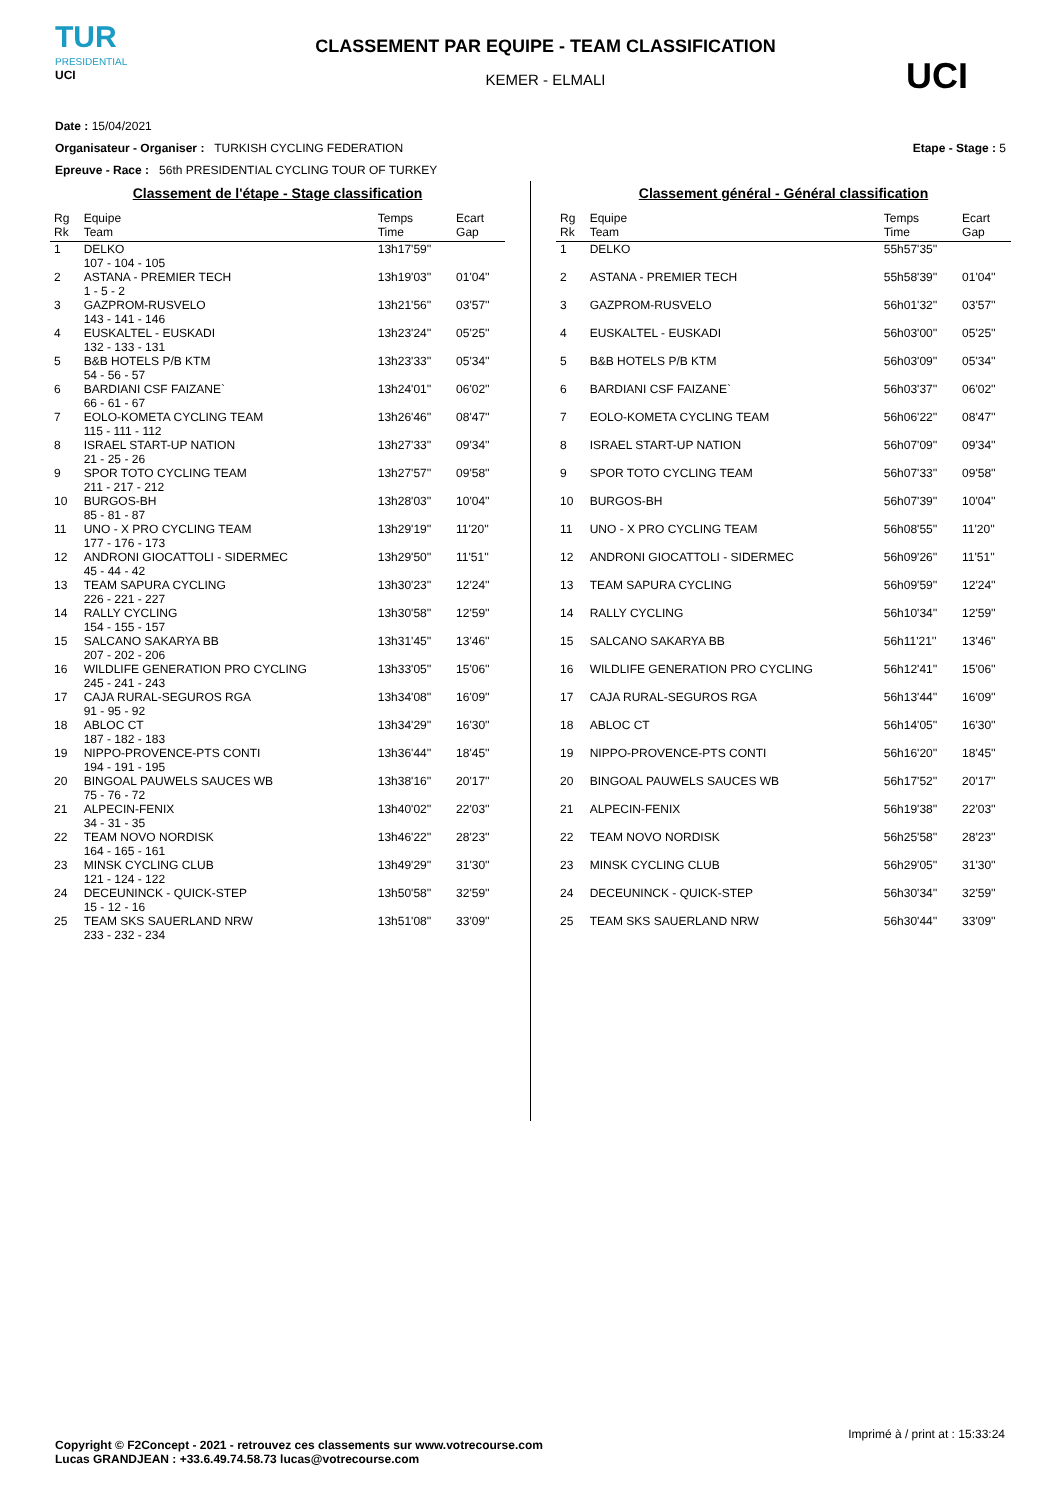TUR
PRESIDENTIAL
UCI
CLASSEMENT PAR EQUIPE - TEAM CLASSIFICATION
KEMER - ELMALI
UCI
Date : 15/04/2021
Organisateur - Organiser : TURKISH CYCLING FEDERATION Etape - Stage : 5
Epreuve - Race : 56th PRESIDENTIAL CYCLING TOUR OF TURKEY
Classement de l'étape - Stage classification
| Rg Rk | Equipe Team | Temps Time | Ecart Gap |
| --- | --- | --- | --- |
| 1 | DELKO 107 - 104 - 105 | 13h17'59'' | |
| 2 | ASTANA - PREMIER TECH 1 - 5 - 2 | 13h19'03'' | 01'04'' |
| 3 | GAZPROM-RUSVELO 143 - 141 - 146 | 13h21'56'' | 03'57'' |
| 4 | EUSKALTEL - EUSKADI 132 - 133 - 131 | 13h23'24'' | 05'25'' |
| 5 | B&B HOTELS P/B KTM 54 - 56 - 57 | 13h23'33'' | 05'34'' |
| 6 | BARDIANI CSF FAIZANE` 66 - 61 - 67 | 13h24'01'' | 06'02'' |
| 7 | EOLO-KOMETA CYCLING TEAM 115 - 111 - 112 | 13h26'46'' | 08'47'' |
| 8 | ISRAEL START-UP NATION 21 - 25 - 26 | 13h27'33'' | 09'34'' |
| 9 | SPOR TOTO CYCLING TEAM 211 - 217 - 212 | 13h27'57'' | 09'58'' |
| 10 | BURGOS-BH 85 - 81 - 87 | 13h28'03'' | 10'04'' |
| 11 | UNO - X PRO CYCLING TEAM 177 - 176 - 173 | 13h29'19'' | 11'20'' |
| 12 | ANDRONI GIOCATTOLI - SIDERMEC 45 - 44 - 42 | 13h29'50'' | 11'51'' |
| 13 | TEAM SAPURA CYCLING 226 - 221 - 227 | 13h30'23'' | 12'24'' |
| 14 | RALLY CYCLING 154 - 155 - 157 | 13h30'58'' | 12'59'' |
| 15 | SALCANO SAKARYA BB 207 - 202 - 206 | 13h31'45'' | 13'46'' |
| 16 | WILDLIFE GENERATION PRO CYCLING 245 - 241 - 243 | 13h33'05'' | 15'06'' |
| 17 | CAJA RURAL-SEGUROS RGA 91 - 95 - 92 | 13h34'08'' | 16'09'' |
| 18 | ABLOC CT 187 - 182 - 183 | 13h34'29'' | 16'30'' |
| 19 | NIPPO-PROVENCE-PTS CONTI 194 - 191 - 195 | 13h36'44'' | 18'45'' |
| 20 | BINGOAL PAUWELS SAUCES WB 75 - 76 - 72 | 13h38'16'' | 20'17'' |
| 21 | ALPECIN-FENIX 34 - 31 - 35 | 13h40'02'' | 22'03'' |
| 22 | TEAM NOVO NORDISK 164 - 165 - 161 | 13h46'22'' | 28'23'' |
| 23 | MINSK CYCLING CLUB 121 - 124 - 122 | 13h49'29'' | 31'30'' |
| 24 | DECEUNINCK - QUICK-STEP 15 - 12 - 16 | 13h50'58'' | 32'59'' |
| 25 | TEAM SKS SAUERLAND NRW 233 - 232 - 234 | 13h51'08'' | 33'09'' |
Classement général - Général classification
| Rg Rk | Equipe Team | Temps Time | Ecart Gap |
| --- | --- | --- | --- |
| 1 | DELKO | 55h57'35'' | |
| 2 | ASTANA - PREMIER TECH | 55h58'39'' | 01'04'' |
| 3 | GAZPROM-RUSVELO | 56h01'32'' | 03'57'' |
| 4 | EUSKALTEL - EUSKADI | 56h03'00'' | 05'25'' |
| 5 | B&B HOTELS P/B KTM | 56h03'09'' | 05'34'' |
| 6 | BARDIANI CSF FAIZANE` | 56h03'37'' | 06'02'' |
| 7 | EOLO-KOMETA CYCLING TEAM | 56h06'22'' | 08'47'' |
| 8 | ISRAEL START-UP NATION | 56h07'09'' | 09'34'' |
| 9 | SPOR TOTO CYCLING TEAM | 56h07'33'' | 09'58'' |
| 10 | BURGOS-BH | 56h07'39'' | 10'04'' |
| 11 | UNO - X PRO CYCLING TEAM | 56h08'55'' | 11'20'' |
| 12 | ANDRONI GIOCATTOLI - SIDERMEC | 56h09'26'' | 11'51'' |
| 13 | TEAM SAPURA CYCLING | 56h09'59'' | 12'24'' |
| 14 | RALLY CYCLING | 56h10'34'' | 12'59'' |
| 15 | SALCANO SAKARYA BB | 56h11'21'' | 13'46'' |
| 16 | WILDLIFE GENERATION PRO CYCLING | 56h12'41'' | 15'06'' |
| 17 | CAJA RURAL-SEGUROS RGA | 56h13'44'' | 16'09'' |
| 18 | ABLOC CT | 56h14'05'' | 16'30'' |
| 19 | NIPPO-PROVENCE-PTS CONTI | 56h16'20'' | 18'45'' |
| 20 | BINGOAL PAUWELS SAUCES WB | 56h17'52'' | 20'17'' |
| 21 | ALPECIN-FENIX | 56h19'38'' | 22'03'' |
| 22 | TEAM NOVO NORDISK | 56h25'58'' | 28'23'' |
| 23 | MINSK CYCLING CLUB | 56h29'05'' | 31'30'' |
| 24 | DECEUNINCK - QUICK-STEP | 56h30'34'' | 32'59'' |
| 25 | TEAM SKS SAUERLAND NRW | 56h30'44'' | 33'09'' |
Imprimé à / print at : 15:33:24
Copyright © F2Concept - 2021 - retrouvez ces classements sur www.votrecourse.com
Lucas GRANDJEAN : +33.6.49.74.58.73 lucas@votrecourse.com